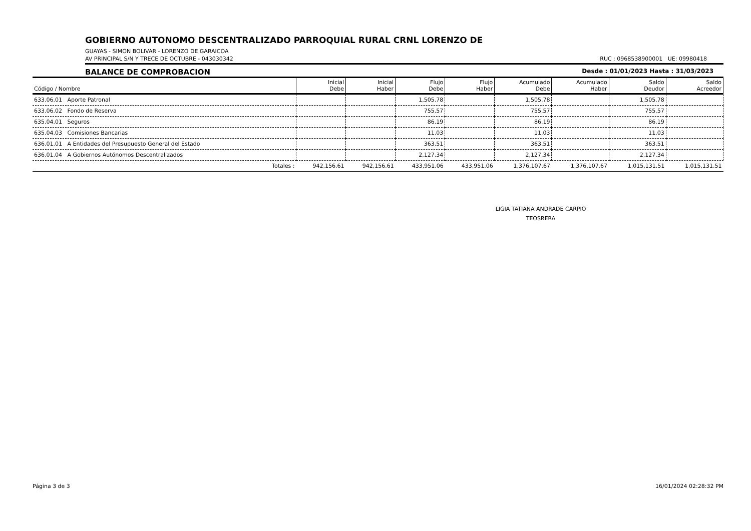GOBIERNO AUTONOMO DESCENTRALIZADO PARROQUIAL RURAL CRNL LORENZO DE
GUAYAS - SIMON BOLIVAR - LORENZO DE GARAICOA
AV PRINCIPAL S/N Y TRECE DE OCTUBRE - 043030342 RUC : 0968538900001 UE: 09980418
BALANCE DE COMPROBACION Desde : 01/01/2023 Hasta : 31/03/2023
| Código / Nombre | Inicial Debe | Inicial Haber | Flujo Debe | Flujo Haber | Acumulado Debe | Acumulado Haber | Saldo Deudor | Saldo Acreedor |
| --- | --- | --- | --- | --- | --- | --- | --- | --- |
| 633.06.01 Aporte Patronal | | | 1,505.78 | | 1,505.78 | | 1,505.78 | |
| 633.06.02 Fondo de Reserva | | | 755.57 | | 755.57 | | 755.57 | |
| 635.04.01 Seguros | | | 86.19 | | 86.19 | | 86.19 | |
| 635.04.03 Comisiones Bancarias | | | 11.03 | | 11.03 | | 11.03 | |
| 636.01.01 A Entidades del Presupuesto General del Estado | | | 363.51 | | 363.51 | | 363.51 | |
| 636.01.04 A Gobiernos Autónomos Descentralizados | | | 2,127.34 | | 2,127.34 | | 2,127.34 | |
| Totales : | 942,156.61 | 942,156.61 | 433,951.06 | 433,951.06 | 1,376,107.67 | 1,376,107.67 | 1,015,131.51 | 1,015,131.51 |
LIGIA TATIANA ANDRADE CARPIO
TEOSRERA
Página 3 de 3 16/01/2024 02:28:32 PM